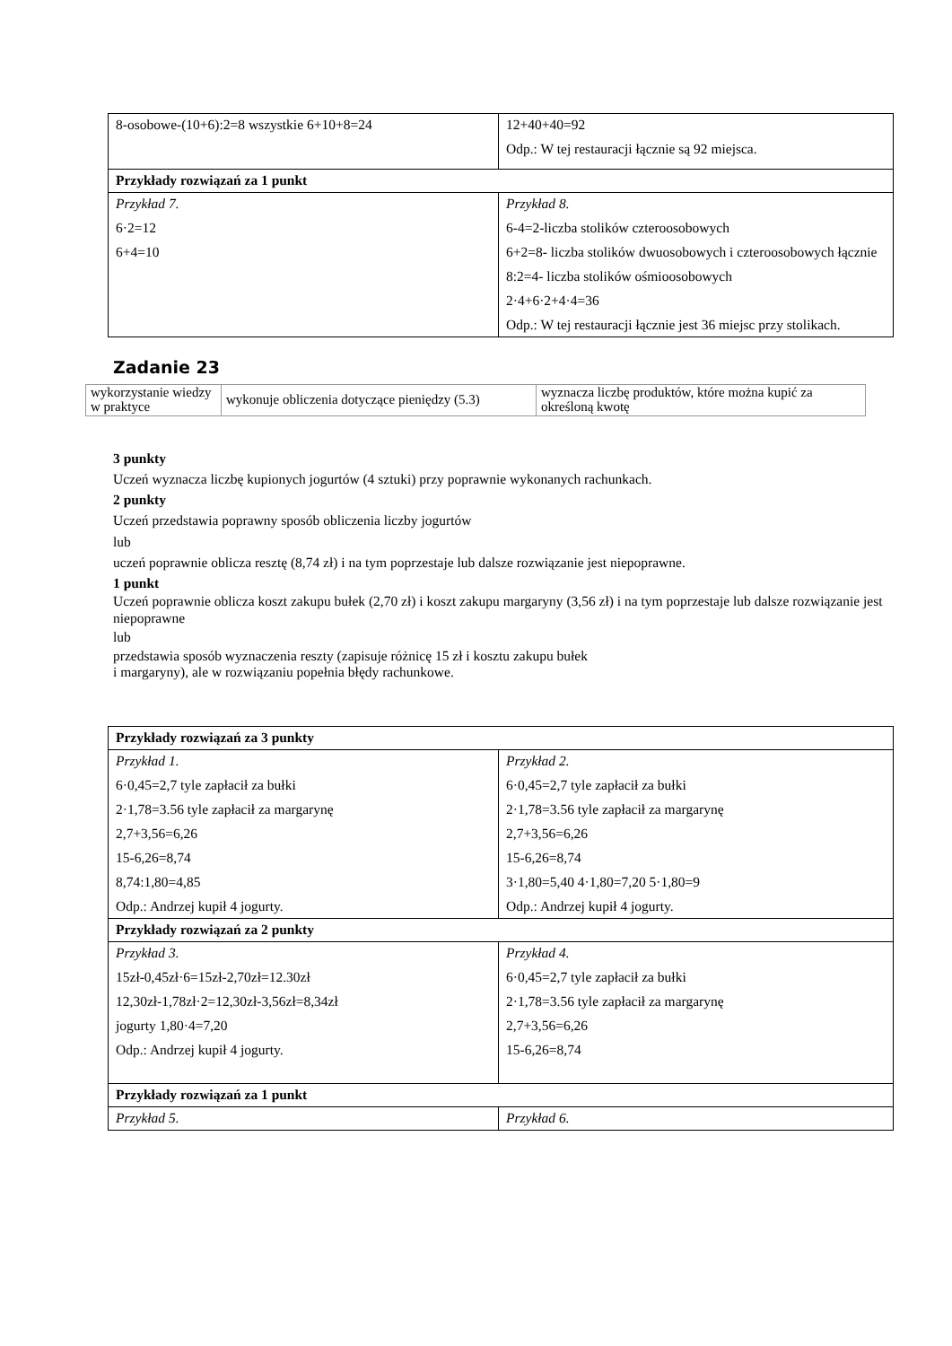| 8-osobowe-(10+6):2=8 wszystkie 6+10+8=24 | 12+40+40=92 Odp.: W tej restauracji łącznie są 92 miejsca. |
| Przykłady rozwiązań za 1 punkt | |
| Przykład 7. 6·2=12 6+4=10 | Przykład 8. 6-4=2-liczba stolików czteroosobowych 6+2=8- liczba stolików dwuosobowych i czteroosobowych łącznie 8:2=4- liczba stolików ośmioosobowych 2·4+6·2+4·4=36 Odp.: W tej restauracji łącznie jest 36 miejsc przy stolikach. |
Zadanie 23
| wykorzystanie wiedzy w praktyce | wykonuje obliczenia dotyczące pieniędzy (5.3) | wyznacza liczbę produktów, które można kupić za określoną kwotę |
3 punkty
Uczeń wyznacza liczbę kupionych jogurtów (4 sztuki) przy poprawnie wykonanych rachunkach.
2 punkty
Uczeń przedstawia poprawny sposób obliczenia liczby jogurtów
lub
uczeń poprawnie oblicza resztę (8,74 zł) i na tym poprzestaje lub dalsze rozwiązanie jest niepoprawne.
1 punkt
Uczeń poprawnie oblicza koszt zakupu bułek (2,70 zł) i koszt zakupu margaryny (3,56 zł) i na tym poprzestaje lub dalsze rozwiązanie jest niepoprawne
lub
przedstawia sposób wyznaczenia reszty (zapisuje różnicę 15 zł i kosztu zakupu bułek
i margaryny), ale w rozwiązaniu popełnia błędy rachunkowe.
| Przykłady rozwiązań za 3 punkty | |
| Przykład 1. 6·0,45=2,7 tyle zapłacił za bułki 2·1,78=3.56 tyle zapłacił za margarynę 2,7+3,56=6,26 15-6,26=8,74 8,74:1,80=4,85 Odp.: Andrzej kupił 4 jogurty. | Przykład 2. 6·0,45=2,7 tyle zapłacił za bułki 2·1,78=3.56 tyle zapłacił za margarynę 2,7+3,56=6,26 15-6,26=8,74 3·1,80=5,40 4·1,80=7,20 5·1,80=9 Odp.: Andrzej kupił 4 jogurty. |
| Przykłady rozwiązań za 2 punkty | |
| Przykład 3. 15zł-0,45zł·6=15zł-2,70zł=12.30zł 12,30zł-1,78zł·2=12,30zł-3,56zł=8,34zł jogurty 1,80·4=7,20 Odp.: Andrzej kupił 4 jogurty. | Przykład 4. 6·0,45=2,7 tyle zapłacił za bułki 2·1,78=3.56 tyle zapłacił za margarynę 2,7+3,56=6,26 15-6,26=8,74 |
| Przykłady rozwiązań za 1 punkt | |
| Przykład 5. | Przykład 6. |